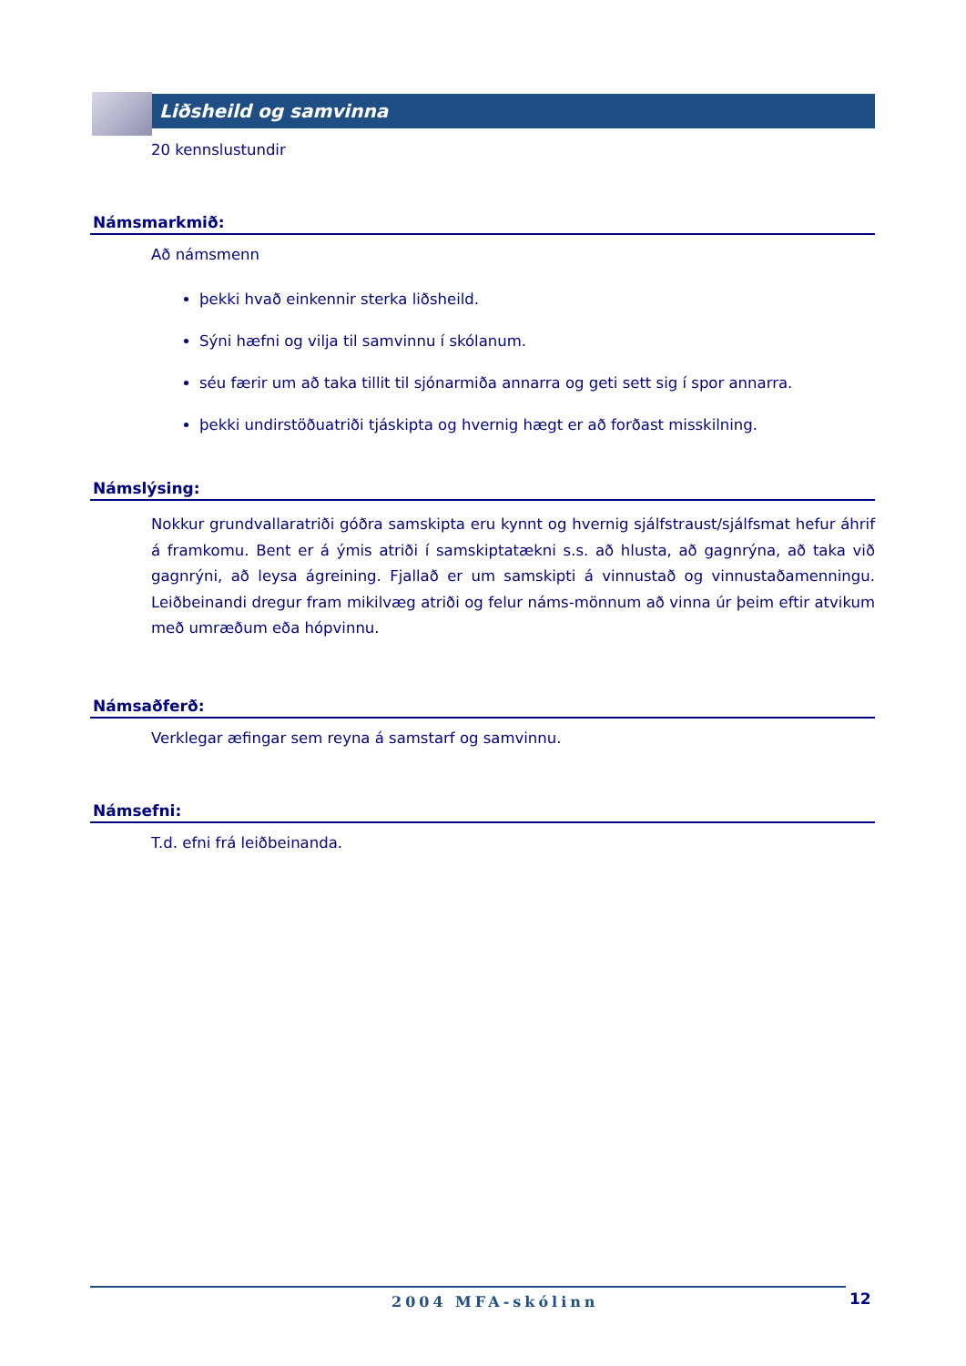Liðsheild og samvinna
20 kennslustundir
Námsmarkmið:
Að námsmenn
þekki hvað einkennir sterka liðsheild.
Sýni hæfni og vilja til samvinnu í skólanum.
séu færir um að taka tillit til sjónarmiða annarra og geti sett sig í spor annarra.
þekki undirstöðuatriði tjáskipta og hvernig hægt er að forðast misskilning.
Námslýsing:
Nokkur grundvallaratriði góðra samskipta eru kynnt og hvernig sjálfstraust/sjálfsmat hefur áhrif á framkomu. Bent er á ýmis atriði í samskiptatækni s.s. að hlusta, að gagnrýna, að taka við gagnrýni, að leysa ágreining. Fjallað er um samskipti á vinnustað og vinnustaðamenningu. Leiðbeinandi dregur fram mikilvæg atriði og felur náms-mönnum að vinna úr þeim eftir atvikum með umræðum eða hópvinnu.
Námsaðferð:
Verklegar æfingar sem reyna á samstarf og samvinnu.
Námsefni:
T.d. efni frá leiðbeinanda.
2004 MFA-skólinn 12